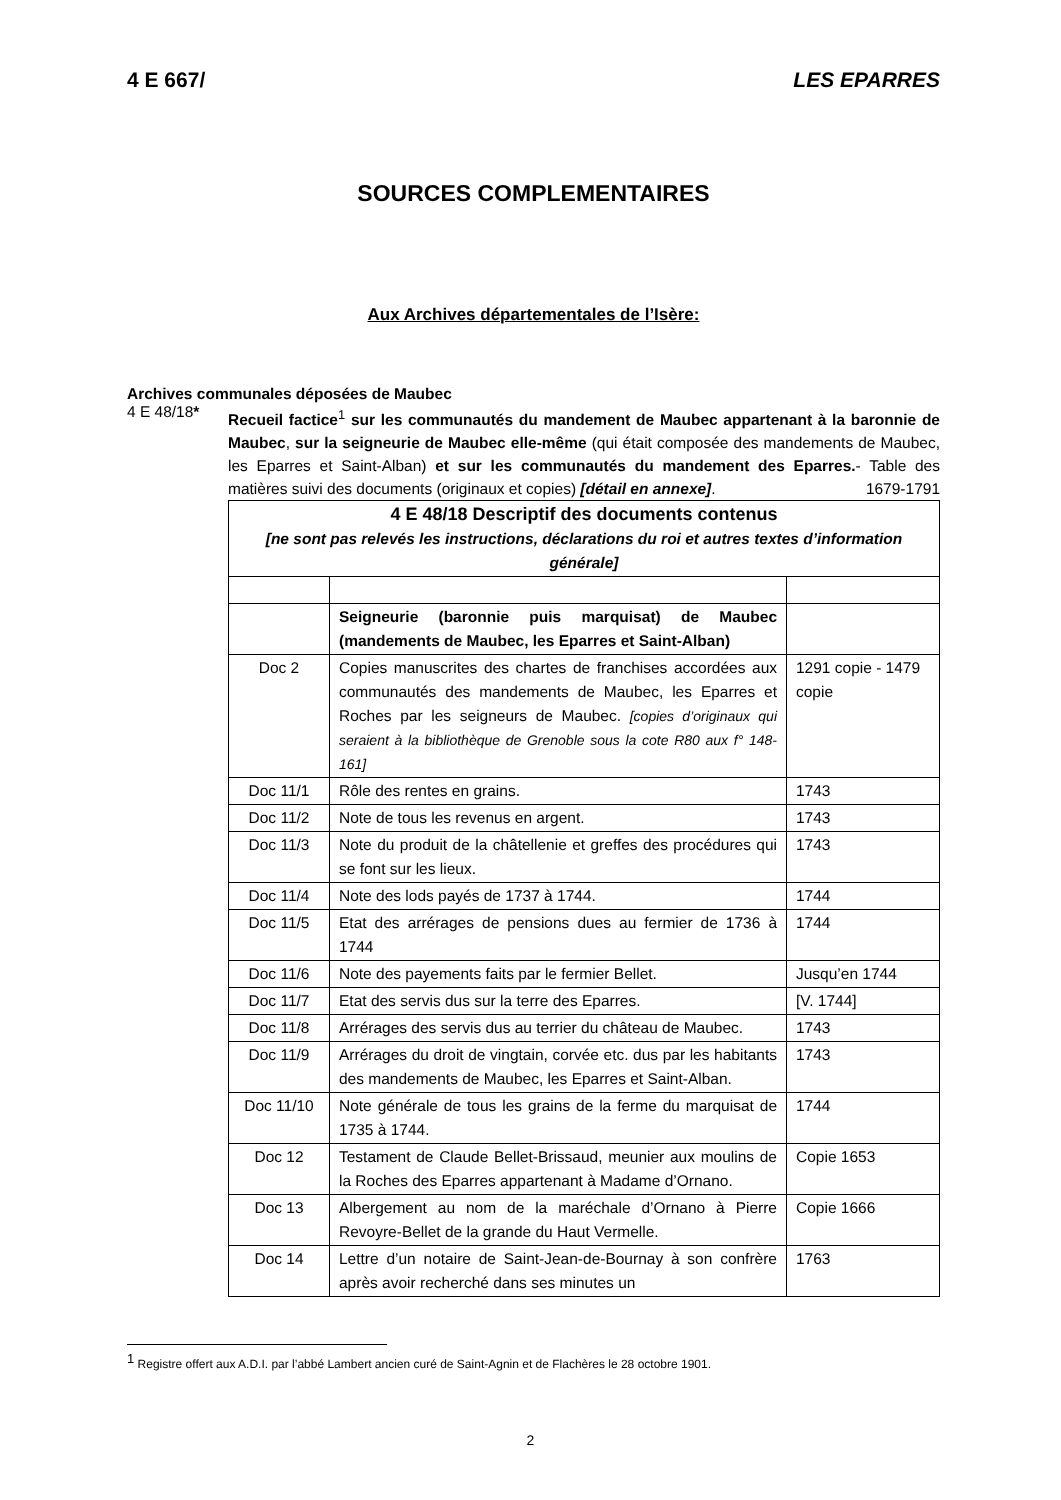4 E 667/ LES EPARRES
SOURCES COMPLEMENTAIRES
Aux Archives départementales de l’Isère:
Archives communales déposées de Maubec
4 E 48/18*
Recueil factice<sup>1</sup> sur les communautés du mandement de Maubec appartenant à la baronnie de Maubec, sur la seigneurie de Maubec elle-même (qui était composée des mandements de Maubec, les Eparres et Saint-Alban) et sur les communautés du mandement des Eparres.- Table des matières suivi des documents (originaux et copies) [détail en annexe].
1679-1791
| 4 E 48/18 Descriptif des documents contenus [ne sont pas relevés les instructions, déclarations du roi et autres textes d’information générale] | | |
| | Seigneurie (baronnie puis marquisat) de Maubec (mandements de Maubec, les Eparres et Saint-Alban) | |
| Doc 2 | Copies manuscrites des chartes de franchises accordées aux communautés des mandements de Maubec, les Eparres et Roches par les seigneurs de Maubec. [copies d’originaux qui seraient à la bibliothèque de Grenoble sous la cote R80 aux f° 148-161] | 1291 copie - 1479 copie |
| Doc 11/1 | Rôle des rentes en grains. | 1743 |
| Doc 11/2 | Note de tous les revenus en argent. | 1743 |
| Doc 11/3 | Note du produit de la châtellenie et greffes des procédures qui se font sur les lieux. | 1743 |
| Doc 11/4 | Note des lods payés de 1737 à 1744. | 1744 |
| Doc 11/5 | Etat des arrérages de pensions dues au fermier de 1736 à 1744 | 1744 |
| Doc 11/6 | Note des payements faits par le fermier Bellet. | Jusqu’en 1744 |
| Doc 11/7 | Etat des servis dus sur la terre des Eparres. | [V. 1744] |
| Doc 11/8 | Arrérages des servis dus au terrier du château de Maubec. | 1743 |
| Doc 11/9 | Arrérages du droit de vingtain, corvée etc. dus par les habitants des mandements de Maubec, les Eparres et Saint-Alban. | 1743 |
| Doc 11/10 | Note générale de tous les grains de la ferme du marquisat de 1735 à 1744. | 1744 |
| Doc 12 | Testament de Claude Bellet-Brissaud, meunier aux moulins de la Roches des Eparres appartenant à Madame d’Ornano. | Copie 1653 |
| Doc 13 | Albergement au nom de la maréchale d’Ornano à Pierre Revoyre-Bellet de la grande du Haut Vermelle. | Copie 1666 |
| Doc 14 | Lettre d’un notaire de Saint-Jean-de-Bournay à son confrère après avoir recherché dans ses minutes un | 1763 |
<sup>1</sup> Registre offert aux A.D.I. par l’abbé Lambert ancien curé de Saint-Agnin et de Flachères le 28 octobre 1901.
2